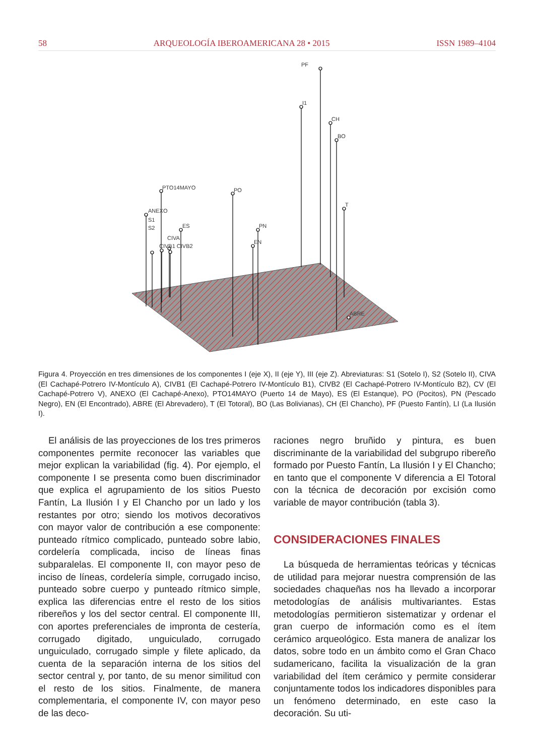58 ARQUEOLOGÍA IBEROAMERICANA 28 • 2015 ISSN 1989–4104
PF
I1
CH
BO
T
PTO14MAYO
PO
PN
EN
ES
ANEXO
S1
S2
CIVA
CIVB1 CIVB2
ABRE
Figura 4. Proyección en tres dimensiones de los componentes I (eje X), II (eje Y), III (eje Z). Abreviaturas: S1 (Sotelo I), S2 (Sotelo II), CIVA (El Cachapé-Potrero IV-Montículo A), CIVB1 (El Cachapé-Potrero IV-Montículo B1), CIVB2 (El Cachapé-Potrero IV-Montículo B2), CV (El Cachapé-Potrero V), ANEXO (El Cachapé-Anexo), PTO14MAYO (Puerto 14 de Mayo), ES (El Estanque), PO (Pocitos), PN (Pescado Negro), EN (El Encontrado), ABRE (El Abrevadero), T (El Totoral), BO (Las Bolivianas), CH (El Chancho), PF (Puesto Fantín), LI (La Ilusión I).
El análisis de las proyecciones de los tres primeros componentes permite reconocer las variables que mejor explican la variabilidad (fig. 4). Por ejemplo, el componente I se presenta como buen discriminador que explica el agrupamiento de los sitios Puesto Fantín, La Ilusión I y El Chancho por un lado y los restantes por otro; siendo los motivos decorativos con mayor valor de contribución a ese componente: punteado rítmico complicado, punteado sobre labio, cordelería complicada, inciso de líneas finas subparalelas. El componente II, con mayor peso de inciso de líneas, cordelería simple, corrugado inciso, punteado sobre cuerpo y punteado rítmico simple, explica las diferencias entre el resto de los sitios ribereños y los del sector central. El componente III, con aportes preferenciales de impronta de cestería, corrugado digitado, unguiculado, corrugado unguiculado, corrugado simple y filete aplicado, da cuenta de la separación interna de los sitios del sector central y, por tanto, de su menor similitud con el resto de los sitios. Finalmente, de manera complementaria, el componente IV, con mayor peso de las deco-
raciones negro bruñido y pintura, es buen discriminante de la variabilidad del subgrupo ribereño formado por Puesto Fantín, La Ilusión I y El Chancho; en tanto que el componente V diferencia a El Totoral con la técnica de decoración por excisión como variable de mayor contribución (tabla 3).
CONSIDERACIONES FINALES
La búsqueda de herramientas teóricas y técnicas de utilidad para mejorar nuestra comprensión de las sociedades chaqueñas nos ha llevado a incorporar metodologías de análisis multivariantes. Estas metodologías permitieron sistematizar y ordenar el gran cuerpo de información como es el ítem cerámico arqueológico. Esta manera de analizar los datos, sobre todo en un ámbito como el Gran Chaco sudamericano, facilita la visualización de la gran variabilidad del ítem cerámico y permite considerar conjuntamente todos los indicadores disponibles para un fenómeno determinado, en este caso la decoración. Su uti-